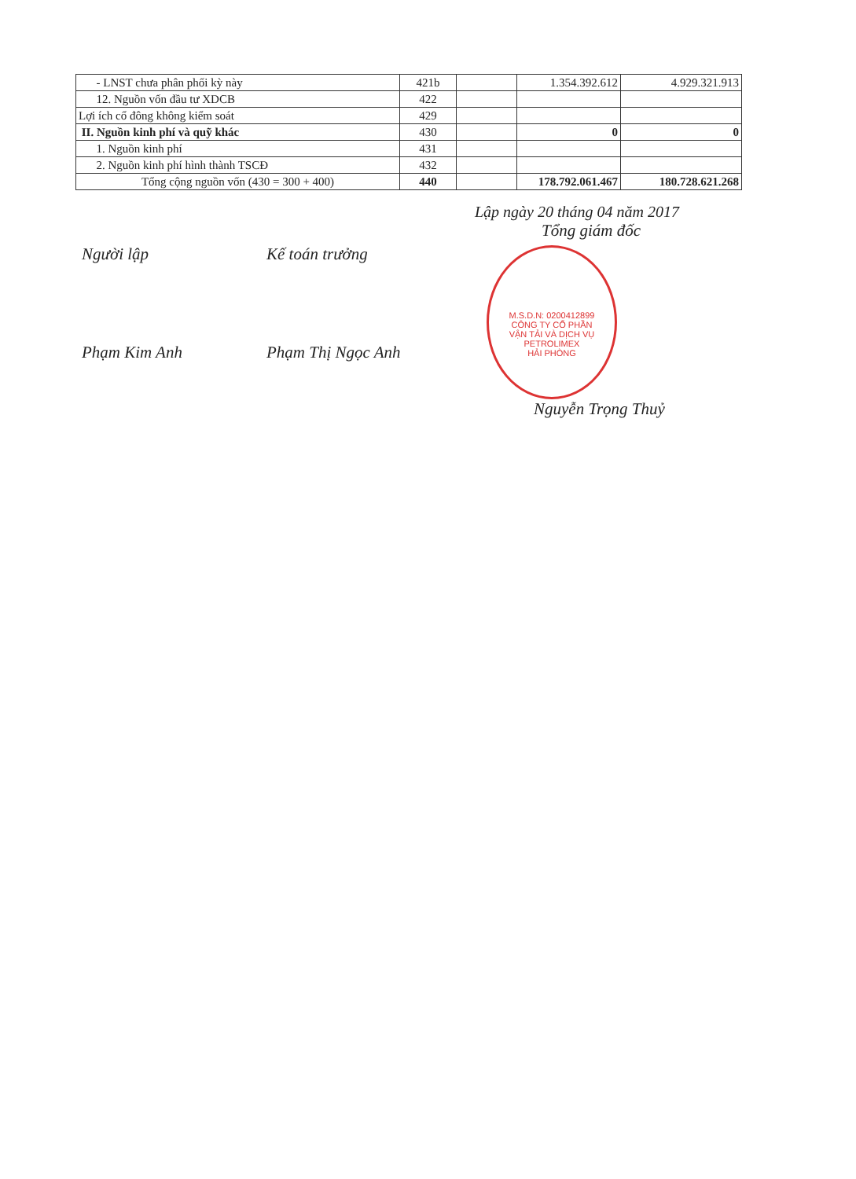| - LNST chưa phân phối kỳ này | 421b | | 1.354.392.612 | 4.929.321.913 |
| 12. Nguồn vốn đầu tư XDCB | 422 | | | |
| Lợi ích cổ đông không kiểm soát | 429 | | | |
| II. Nguồn kinh phí và quỹ khác | 430 | | 0 | 0 |
| 1. Nguồn kinh phí | 431 | | | |
| 2. Nguồn kinh phí hình thành TSCĐ | 432 | | | |
| Tổng cộng nguồn vốn (430 = 300 + 400) | 440 | | 178.792.061.467 | 180.728.621.268 |
Lập ngày 20 tháng 04 năm 2017
Người lập
Phạm Kim Anh
Kế toán trưởng
Phạm Thị Ngọc Anh
Tổng giám đốc
M.S.D.N: 0200412899
CÔNG TY CỔ PHẦN
VẬN TẢI VÀ DỊCH VỤ
PETROLIMEX
HẢI PHÒNG
Nguyễn Trọng Thuỷ